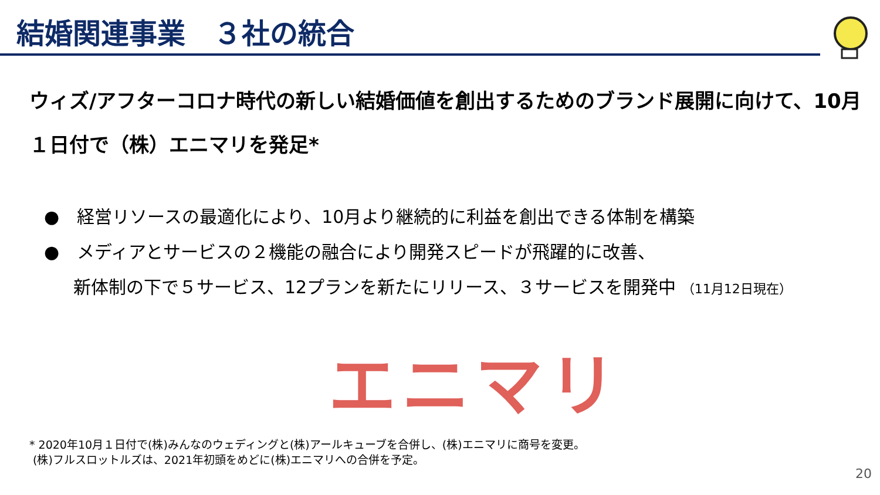結婚関連事業　３社の統合
ウィズ/アフターコロナ時代の新しい結婚価値を創出するためのブランド展開に向けて、10月１日付で（株）エニマリを発足*
●　経営リソースの最適化により、10月より継続的に利益を創出できる体制を構築
●　メディアとサービスの２機能の融合により開発スピードが飛躍的に改善、
新体制の下で５サービス、12プランを新たにリリース、３サービスを開発中 （11月12日現在）
エニマリ
* 2020年10月１日付で(株)みんなのウェディングと(株)アールキューブを合併し、(株)エニマリに商号を変更。
(株)フルスロットルズは、2021年初頭をめどに(株)エニマリへの合併を予定。
20